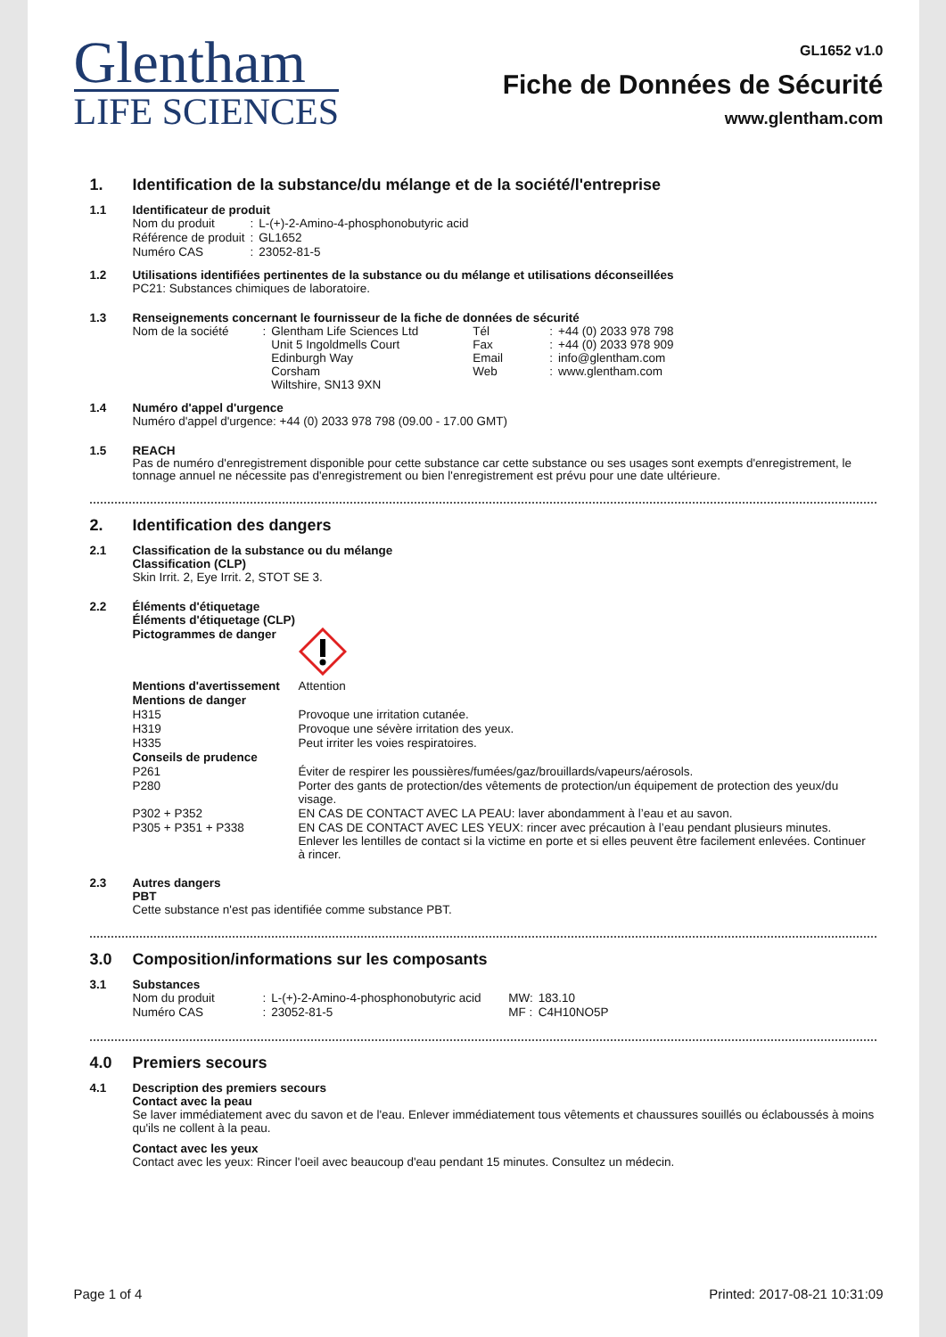Glentham
LIFE SCIENCES
GL1652 v1.0
Fiche de Données de Sécurité
www.glentham.com
1. Identification de la substance/du mélange et de la société/l'entreprise
1.1 Identificateur de produit
| Nom du produit | : | L-(+)-2-Amino-4-phosphonobutyric acid |
| Référence de produit | : | GL1652 |
| Numéro CAS | : | 23052-81-5 |
1.2 Utilisations identifiées pertinentes de la substance ou du mélange et utilisations déconseillées
PC21: Substances chimiques de laboratoire.
1.3 Renseignements concernant le fournisseur de la fiche de données de sécurité
| Nom de la société | : | Glentham Life Sciences Ltd Unit 5 Ingoldmells Court Edinburgh Way Corsham Wiltshire, SN13 9XN | Tél Fax Email Web | : : : : | +44 (0) 2033 978 798 +44 (0) 2033 978 909 info@glentham.com www.glentham.com |
1.4 Numéro d'appel d'urgence
Numéro d'appel d'urgence: +44 (0) 2033 978 798 (09.00 - 17.00 GMT)
1.5 REACH
Pas de numéro d'enregistrement disponible pour cette substance car cette substance ou ses usages sont exempts d'enregistrement, le tonnage annuel ne nécessite pas d'enregistrement ou bien l'enregistrement est prévu pour une date ultérieure.
2. Identification des dangers
2.1 Classification de la substance ou du mélange
Classification (CLP)
Skin Irrit. 2, Eye Irrit. 2, STOT SE 3.
2.2 Éléments d'étiquetage
| Éléments d'étiquetage (CLP) | |
| Pictogrammes de danger | |
| Mentions d'avertissement | Attention |
| Mentions de danger | |
| H315 | Provoque une irritation cutanée. |
| H319 | Provoque une sévère irritation des yeux. |
| H335 | Peut irriter les voies respiratoires. |
| Conseils de prudence | |
| P261 | Éviter de respirer les poussières/fumées/gaz/brouillards/vapeurs/aérosols. |
| P280 | Porter des gants de protection/des vêtements de protection/un équipement de protection des yeux/du visage. |
| P302 + P352 | EN CAS DE CONTACT AVEC LA PEAU: laver abondamment à l’eau et au savon. |
| P305 + P351 + P338 | EN CAS DE CONTACT AVEC LES YEUX: rincer avec précaution à l’eau pendant plusieurs minutes. Enlever les lentilles de contact si la victime en porte et si elles peuvent être facilement enlevées. Continuer à rincer. |
2.3 Autres dangers
PBT
Cette substance n'est pas identifiée comme substance PBT.
3.0 Composition/informations sur les composants
3.1 Substances
| Nom du produit | : | L-(+)-2-Amino-4-phosphonobutyric acid | MW: | 183.10 |
| Numéro CAS | : | 23052-81-5 | MF : | C4H10NO5P |
4.0 Premiers secours
4.1 Description des premiers secours
Contact avec la peau
Se laver immédiatement avec du savon et de l'eau. Enlever immédiatement tous vêtements et chaussures souillés ou éclaboussés à moins qu'ils ne collent à la peau.
Contact avec les yeux
Contact avec les yeux: Rincer l'oeil avec beaucoup d'eau pendant 15 minutes. Consultez un médecin.
Page 1 of 4 Printed: 2017-08-21 10:31:09